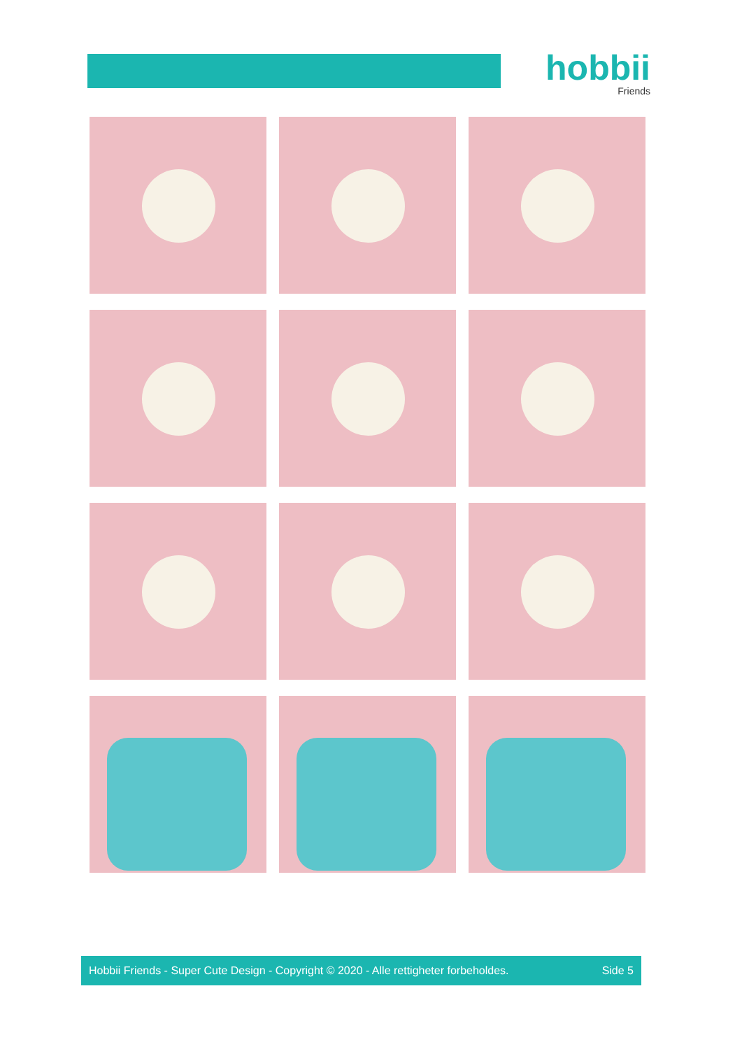hobbii
Friends
Hobbii Friends - Super Cute Design - Copyright © 2020 - Alle rettigheter forbeholdes. Side 5